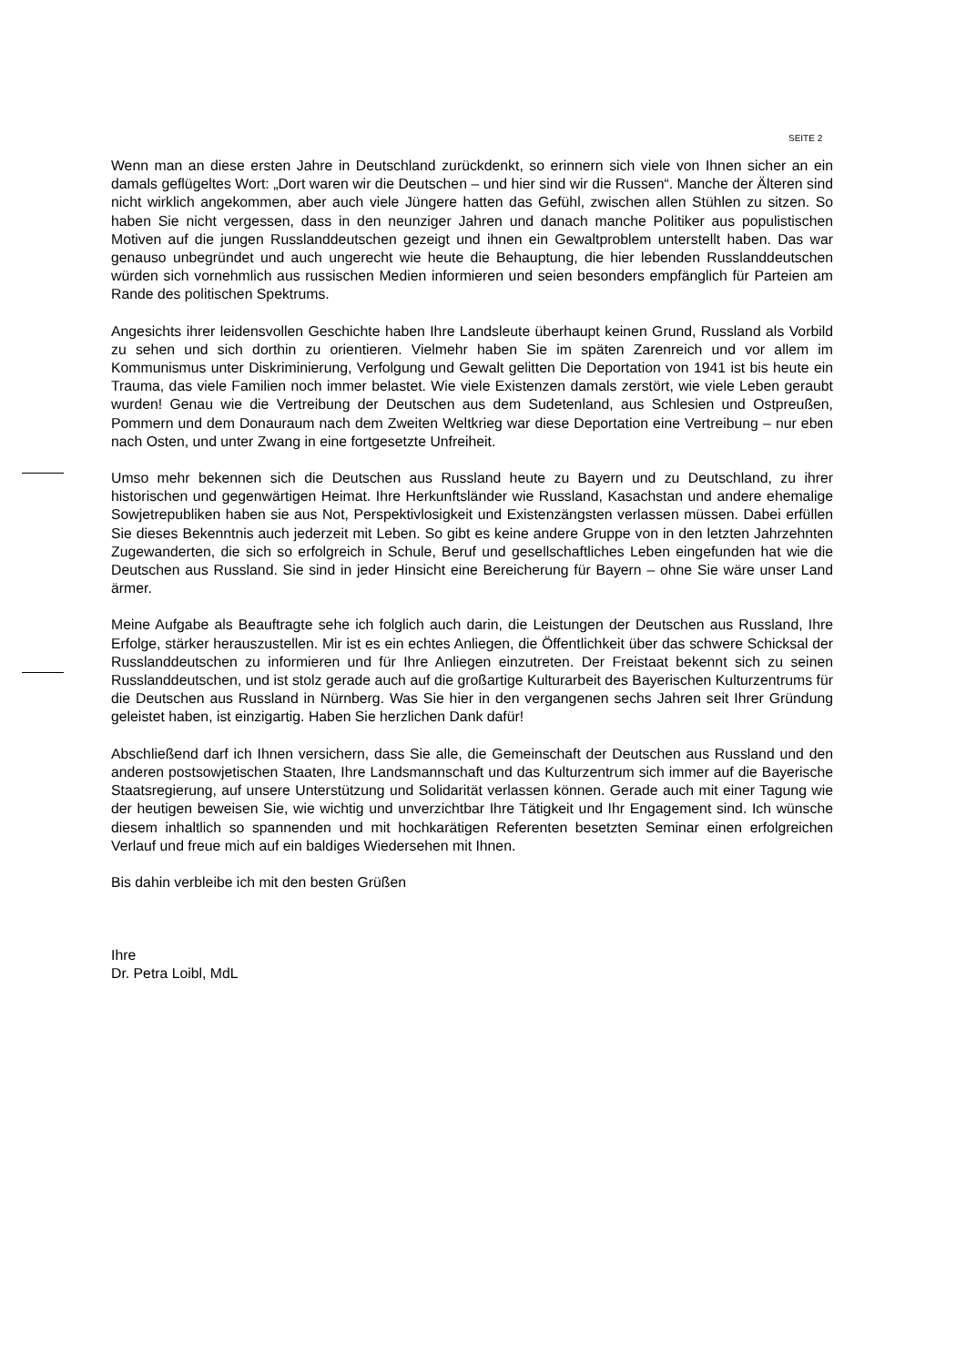SEITE 2
Wenn man an diese ersten Jahre in Deutschland zurückdenkt, so erinnern sich viele von Ihnen sicher an ein damals geflügeltes Wort: „Dort waren wir die Deutschen – und hier sind wir die Russen“. Manche der Älteren sind nicht wirklich angekommen, aber auch viele Jüngere hatten das Gefühl, zwischen allen Stühlen zu sitzen. So haben Sie nicht vergessen, dass in den neunziger Jahren und danach manche Politiker aus populistischen Motiven auf die jungen Russlanddeutschen gezeigt und ihnen ein Gewaltproblem unterstellt haben. Das war genauso unbegründet und auch ungerecht wie heute die Behauptung, die hier lebenden Russlanddeutschen würden sich vornehmlich aus russischen Medien informieren und seien besonders empfänglich für Parteien am Rande des politischen Spektrums.
Angesichts ihrer leidensvollen Geschichte haben Ihre Landsleute überhaupt keinen Grund, Russland als Vorbild zu sehen und sich dorthin zu orientieren. Vielmehr haben Sie im späten Zarenreich und vor allem im Kommunismus unter Diskriminierung, Verfolgung und Gewalt gelitten Die Deportation von 1941 ist bis heute ein Trauma, das viele Familien noch immer belastet. Wie viele Existenzen damals zerstört, wie viele Leben geraubt wurden! Genau wie die Vertreibung der Deutschen aus dem Sudetenland, aus Schlesien und Ostpreußen, Pommern und dem Donauraum nach dem Zweiten Weltkrieg war diese Deportation eine Vertreibung – nur eben nach Osten, und unter Zwang in eine fortgesetzte Unfreiheit.
Umso mehr bekennen sich die Deutschen aus Russland heute zu Bayern und zu Deutschland, zu ihrer historischen und gegenwärtigen Heimat. Ihre Herkunftsländer wie Russland, Kasachstan und andere ehemalige Sowjetrepubliken haben sie aus Not, Perspektivlosigkeit und Existenzängsten verlassen müssen. Dabei erfüllen Sie dieses Bekenntnis auch jederzeit mit Leben. So gibt es keine andere Gruppe von in den letzten Jahrzehnten Zugewanderten, die sich so erfolgreich in Schule, Beruf und gesellschaftliches Leben eingefunden hat wie die Deutschen aus Russland. Sie sind in jeder Hinsicht eine Bereicherung für Bayern – ohne Sie wäre unser Land ärmer.
Meine Aufgabe als Beauftragte sehe ich folglich auch darin, die Leistungen der Deutschen aus Russland, Ihre Erfolge, stärker herauszustellen. Mir ist es ein echtes Anliegen, die Öffentlichkeit über das schwere Schicksal der Russlanddeutschen zu informieren und für Ihre Anliegen einzutreten. Der Freistaat bekennt sich zu seinen Russlanddeutschen, und ist stolz gerade auch auf die großartige Kulturarbeit des Bayerischen Kulturzentrums für die Deutschen aus Russland in Nürnberg. Was Sie hier in den vergangenen sechs Jahren seit Ihrer Gründung geleistet haben, ist einzigartig. Haben Sie herzlichen Dank dafür!
Abschließend darf ich Ihnen versichern, dass Sie alle, die Gemeinschaft der Deutschen aus Russland und den anderen postsowjetischen Staaten, Ihre Landsmannschaft und das Kulturzentrum sich immer auf die Bayerische Staatsregierung, auf unsere Unterstützung und Solidarität verlassen können. Gerade auch mit einer Tagung wie der heutigen beweisen Sie, wie wichtig und unverzichtbar Ihre Tätigkeit und Ihr Engagement sind. Ich wünsche diesem inhaltlich so spannenden und mit hochkarätigen Referenten besetzten Seminar einen erfolgreichen Verlauf und freue mich auf ein baldiges Wiedersehen mit Ihnen.
Bis dahin verbleibe ich mit den besten Grüßen
Ihre
Dr. Petra Loibl, MdL